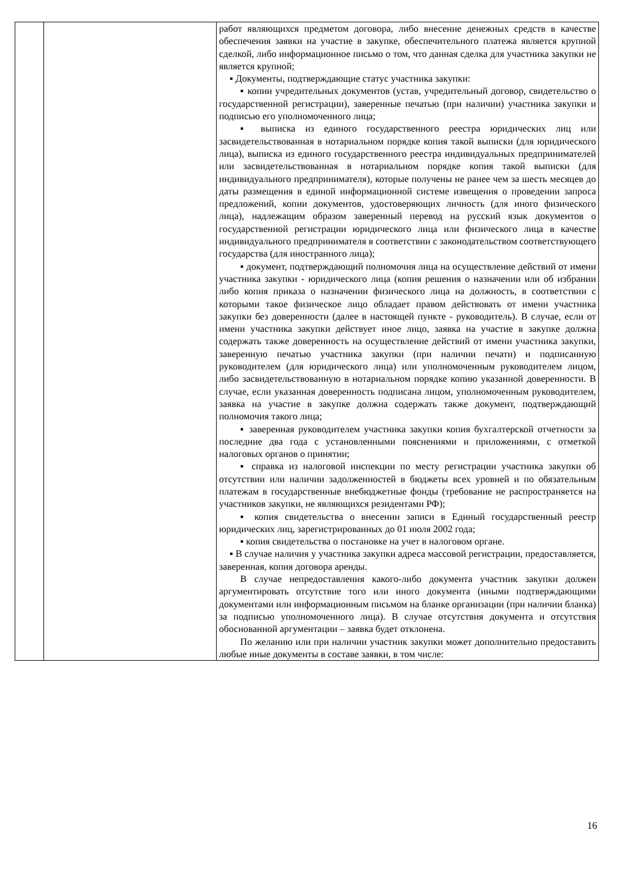| | | работ являющихся предметом договора, либо внесение денежных средств в качестве обеспечения заявки на участие в закупке, обеспечительного платежа является крупной сделкой, либо информационное письмо о том, что данная сделка для участника закупки не является крупной; ▪ Документы, подтверждающие статус участника закупки: ▪ копии учредительных документов (устав, учредительный договор, свидетельство о государственной регистрации), заверенные печатью (при наличии) участника закупки и подписью его уполномоченного лица; ▪ выписка из единого государственного реестра юридических лиц или засвидетельствованная в нотариальном порядке копия такой выписки (для юридического лица), выписка из единого государственного реестра индивидуальных предпринимателей или засвидетельствованная в нотариальном порядке копия такой выписки (для индивидуального предпринимателя), которые получены не ранее чем за шесть месяцев до даты размещения в единой информационной системе извещения о проведении запроса предложений, копии документов, удостоверяющих личность (для иного физического лица), надлежащим образом заверенный перевод на русский язык документов о государственной регистрации юридического лица или физического лица в качестве индивидуального предпринимателя в соответствии с законодательством соответствующего государства (для иностранного лица); ▪ документ, подтверждающий полномочия лица на осуществление действий от имени участника закупки - юридического лица (копия решения о назначении или об избрании либо копия приказа о назначении физического лица на должность, в соответствии с которыми такое физическое лицо обладает правом действовать от имени участника закупки без доверенности (далее в настоящей пункте - руководитель). В случае, если от имени участника закупки действует иное лицо, заявка на участие в закупке должна содержать также доверенность на осуществление действий от имени участника закупки, заверенную печатью участника закупки (при наличии печати) и подписанную руководителем (для юридического лица) или уполномоченным руководителем лицом, либо засвидетельствованную в нотариальном порядке копию указанной доверенности. В случае, если указанная доверенность подписана лицом, уполномоченным руководителем, заявка на участие в закупке должна содержать также документ, подтверждающий полномочия такого лица; ▪ заверенная руководителем участника закупки копия бухгалтерской отчетности за последние два года с установленными пояснениями и приложениями, с отметкой налоговых органов о принятии; ▪ справка из налоговой инспекции по месту регистрации участника закупки об отсутствии или наличии задолженностей в бюджеты всех уровней и по обязательным платежам в государственные внебюджетные фонды (требование не распространяется на участников закупки, не являющихся резидентами РФ); ▪ копия свидетельства о внесении записи в Единый государственный реестр юридических лиц, зарегистрированных до 01 июля 2002 года; ▪ копия свидетельства о постановке на учет в налоговом органе. ▪ В случае наличия у участника закупки адреса массовой регистрации, предоставляется, заверенная, копия договора аренды. В случае непредоставления какого-либо документа участник закупки должен аргументировать отсутствие того или иного документа (иными подтверждающими документами или информационным письмом на бланке организации (при наличии бланка) за подписью уполномоченного лица). В случае отсутствия документа и отсутствия обоснованной аргументации – заявка будет отклонена. По желанию или при наличии участник закупки может дополнительно предоставить любые иные документы в составе заявки, в том числе: |
16